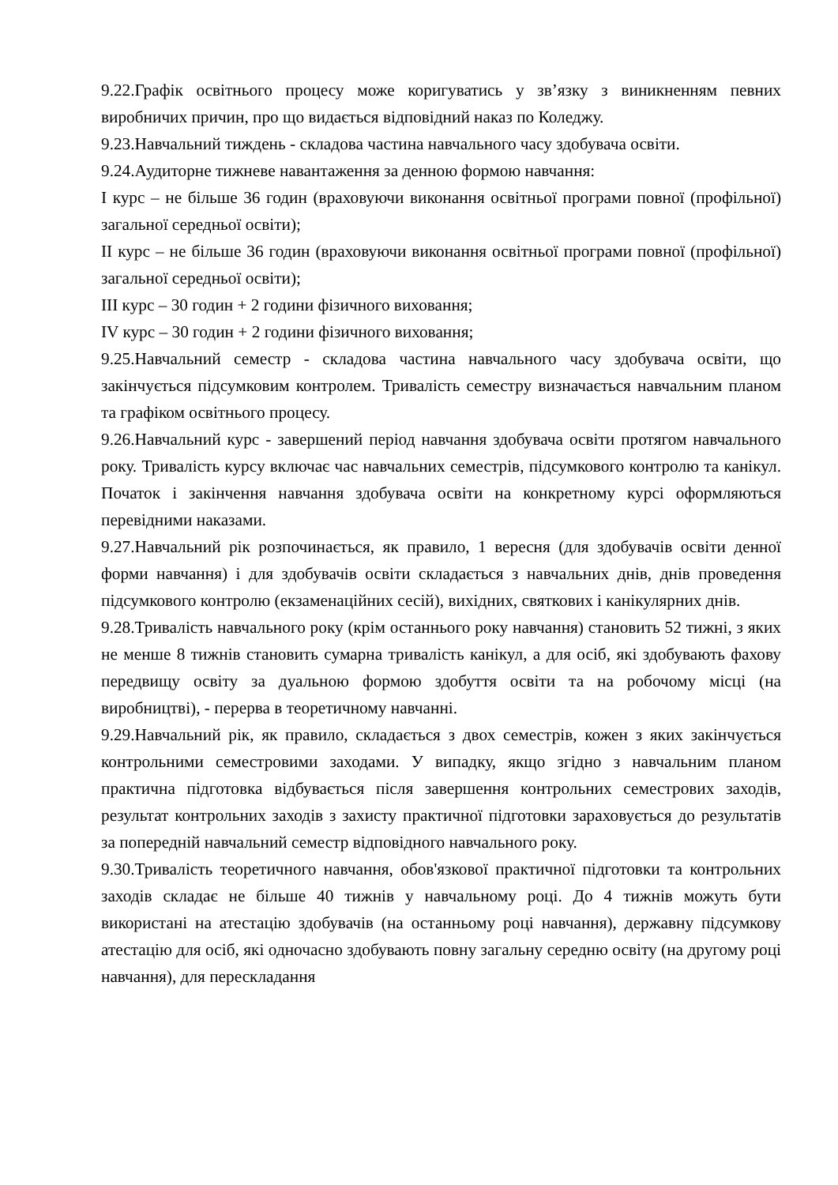9.22.Графік освітнього процесу може коригуватись у зв’язку з виникненням певних виробничих причин, про що видається відповідний наказ по Коледжу.
9.23.Навчальний тиждень - складова частина навчального часу здобувача освіти.
9.24.Аудиторне тижневе навантаження за денною формою навчання:
I курс – не більше 36 годин (враховуючи виконання освітньої програми повної (профільної) загальної середньої освіти);
II курс – не більше 36 годин (враховуючи виконання освітньої програми повної (профільної) загальної середньої освіти);
III курс – 30 годин + 2 години фізичного виховання;
IV курс – 30 годин + 2 години фізичного виховання;
9.25.Навчальний семестр - складова частина навчального часу здобувача освіти, що закінчується підсумковим контролем. Тривалість семестру визначається навчальним планом та графіком освітнього процесу.
9.26.Навчальний курс - завершений період навчання здобувача освіти протягом навчального року. Тривалість курсу включає час навчальних семестрів, підсумкового контролю та канікул. Початок і закінчення навчання здобувача освіти на конкретному курсі оформляються перевідними наказами.
9.27.Навчальний рік розпочинається, як правило, 1 вересня (для здобувачів освіти денної форми навчання) і для здобувачів освіти складається з навчальних днів, днів проведення підсумкового контролю (екзаменаційних сесій), вихідних, святкових і канікулярних днів.
9.28.Тривалість навчального року (крім останнього року навчання) становить 52 тижні, з яких не менше 8 тижнів становить сумарна тривалість канікул, а для осіб, які здобувають фахову передвищу освіту за дуальною формою здобуття освіти та на робочому місці (на виробництві), - перерва в теоретичному навчанні.
9.29.Навчальний рік, як правило, складається з двох семестрів, кожен з яких закінчується контрольними семестровими заходами. У випадку, якщо згідно з навчальним планом практична підготовка відбувається після завершення контрольних семестрових заходів, результат контрольних заходів з захисту практичної підготовки зараховується до результатів за попередній навчальний семестр відповідного навчального року.
9.30.Тривалість теоретичного навчання, обов'язкової практичної підготовки та контрольних заходів складає не більше 40 тижнів у навчальному році. До 4 тижнів можуть бути використані на атестацію здобувачів (на останньому році навчання), державну підсумкову атестацію для осіб, які одночасно здобувають повну загальну середню освіту (на другому році навчання), для перескладання